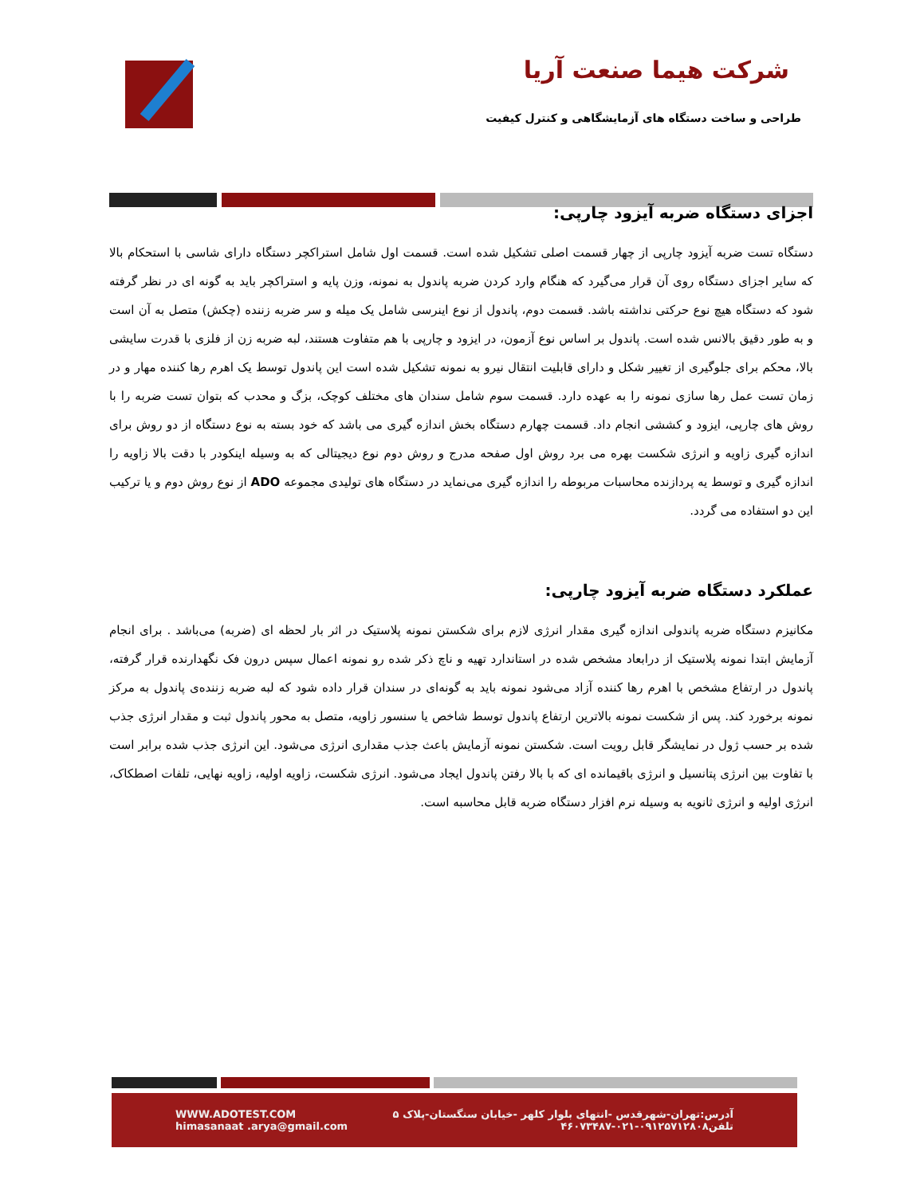شرکت هیما صنعت آریا
طراحی و ساخت دستگاه های آزمایشگاهی و کنترل کیفیت
اجزای دستگاه ضربه آیزود چارپی:
دستگاه تست ضربه آیزود چارپی از چهار قسمت اصلی تشکیل شده است. قسمت اول شامل استراکچر دستگاه دارای شاسی با استحکام بالا که سایر اجزای دستگاه روی آن قرار می‌گیرد که هنگام وارد کردن ضربه پاندول به نمونه، وزن پایه و استراکچر باید به گونه ای در نظر گرفته شود که دستگاه هیچ نوع حرکتی نداشته باشد. قسمت دوم، پاندول از نوع اینرسی شامل یک میله و سر ضربه زننده (چکش) متصل به آن است و به طور دقیق بالانس شده است. پاندول بر اساس نوع آزمون، در ایزود و چارپی با هم متفاوت هستند، لبه ضربه زن از فلزی با قدرت سایشی بالا، محکم برای جلوگیری از تغییر شکل و دارای قابلیت انتقال نیرو به نمونه تشکیل شده است این پاندول توسط یک اهرم رها کننده مهار و در زمان تست عمل رها سازی نمونه را به عهده دارد. قسمت سوم شامل سندان های مختلف کوچک، بزگ و محدب که بتوان تست ضربه را با روش های چارپی، ایزود و کششی انجام داد. قسمت چهارم دستگاه بخش اندازه گیری می باشد که خود بسته به نوع دستگاه از دو روش برای اندازه گیری زاویه و انرژی شکست بهره می برد روش اول صفحه مدرج و روش دوم نوع دیجیتالی که به وسیله اینکودر با دقت بالا زاویه را اندازه گیری و توسط یه پردازنده محاسبات مربوطه را اندازه گیری می‌نماید در دستگاه های تولیدی مجموعه ADO از نوع روش دوم و یا ترکیب این دو استفاده می گردد.
عملکرد دستگاه ضربه آیزود چارپی:
مکانیزم دستگاه ضربه پاندولی اندازه گیری مقدار انرژی لازم برای شکستن نمونه پلاستیک در اثر بار لحظه ای (ضربه) می‌باشد . برای انجام آزمایش ابتدا نمونه پلاستیک از درابعاد مشخص شده در استاندارد تهیه و ناچ ذکر شده رو نمونه اعمال سپس درون فک نگهدارنده قرار گرفته، پاندول در ارتفاع مشخص با اهرم رها کننده آزاد می‌شود نمونه باید به گونه‌ای در سندان قرار داده شود که لبه ضربه زننده‌ی پاندول به مرکز نمونه برخورد کند. پس از شکست نمونه بالاترین ارتفاع پاندول توسط شاخص یا سنسور زاویه، متصل به محور پاندول ثبت و مقدار انرژی جذب شده بر حسب ژول در نمایشگر قابل رویت است. شکستن نمونه آزمایش باعث جذب مقداری انرژی می‌شود. این انرژی جذب شده برابر است با تفاوت بین انرژی پتانسیل و انرژی باقیمانده ای که با بالا رفتن پاندول ایجاد می‌شود. انرژی شکست، زاویه اولیه، زاویه نهایی، تلفات اصطکاک، انرژی اولیه و انرژی ثانویه به وسیله نرم افزار دستگاه ضربه قابل محاسبه است.
WWW.ADOTEST.COM
himasanaat .arya@gmail.com
آدرس:تهران-شهرقدس -انتهای بلوار کلهر -خیابان سنگستان-پلاک ۵
تلفن۰۹۱۲۵۷۱۲۸۰۸-۰۲۱-۴۶۰۷۳۴۸۷